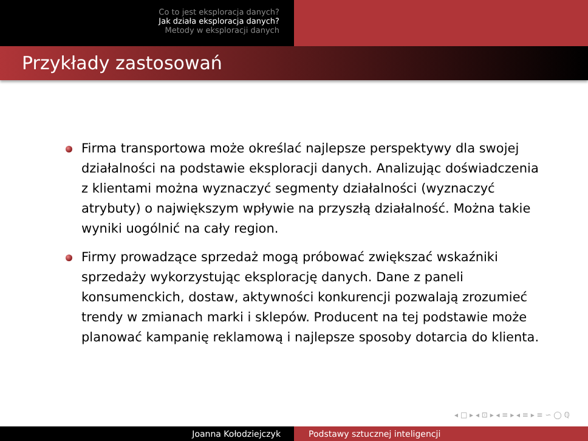Co to jest eksploracja danych?
Jak działa eksploracja danych?
Metody w eksploracji danych
Przykłady zastosowań
Firma transportowa może określać najlepsze perspektywy dla swojej działalności na podstawie eksploracji danych. Analizując doświadczenia z klientami można wyznaczyć segmenty działalności (wyznaczyć atrybuty) o największym wpływie na przyszłą działalność. Można takie wyniki uogólnić na cały region.
Firmy prowadzące sprzedaż mogą próbować zwiększać wskaźniki sprzedaży wykorzystując eksplorację danych. Dane z paneli konsumenckich, dostaw, aktywności konkurencji pozwalają zrozumieć trendy w zmianach marki i sklepów. Producent na tej podstawie może planować kampanię reklamową i najlepsze sposoby dotarcia do klienta.
◂ □ ▸ ◂ ⊡ ▸ ◂ ≡ ▸ ◂ ≡ ▸ ≡ ∽ ◯ ℚ
Joanna Kołodziejczyk Podstawy sztucznej inteligencji